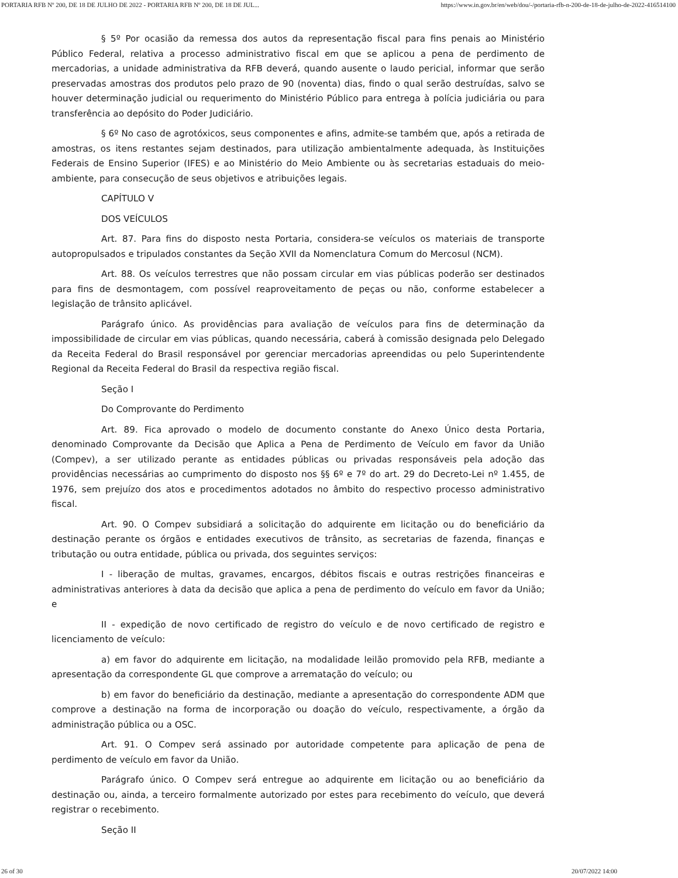PORTARIA RFB Nº 200, DE 18 DE JULHO DE 2022 - PORTARIA RFB Nº 200, DE 18 DE JUL... https://www.in.gov.br/en/web/dou/-/portaria-rfb-n-200-de-18-de-julho-de-2022-416514100
§ 5º Por ocasião da remessa dos autos da representação fiscal para fins penais ao Ministério Público Federal, relativa a processo administrativo fiscal em que se aplicou a pena de perdimento de mercadorias, a unidade administrativa da RFB deverá, quando ausente o laudo pericial, informar que serão preservadas amostras dos produtos pelo prazo de 90 (noventa) dias, findo o qual serão destruídas, salvo se houver determinação judicial ou requerimento do Ministério Público para entrega à polícia judiciária ou para transferência ao depósito do Poder Judiciário.
§ 6º No caso de agrotóxicos, seus componentes e afins, admite-se também que, após a retirada de amostras, os itens restantes sejam destinados, para utilização ambientalmente adequada, às Instituições Federais de Ensino Superior (IFES) e ao Ministério do Meio Ambiente ou às secretarias estaduais do meio-ambiente, para consecução de seus objetivos e atribuições legais.
CAPÍTULO V
DOS VEÍCULOS
Art. 87. Para fins do disposto nesta Portaria, considera-se veículos os materiais de transporte autopropulsados e tripulados constantes da Seção XVII da Nomenclatura Comum do Mercosul (NCM).
Art. 88. Os veículos terrestres que não possam circular em vias públicas poderão ser destinados para fins de desmontagem, com possível reaproveitamento de peças ou não, conforme estabelecer a legislação de trânsito aplicável.
Parágrafo único. As providências para avaliação de veículos para fins de determinação da impossibilidade de circular em vias públicas, quando necessária, caberá à comissão designada pelo Delegado da Receita Federal do Brasil responsável por gerenciar mercadorias apreendidas ou pelo Superintendente Regional da Receita Federal do Brasil da respectiva região fiscal.
Seção I
Do Comprovante do Perdimento
Art. 89. Fica aprovado o modelo de documento constante do Anexo Único desta Portaria, denominado Comprovante da Decisão que Aplica a Pena de Perdimento de Veículo em favor da União (Compev), a ser utilizado perante as entidades públicas ou privadas responsáveis pela adoção das providências necessárias ao cumprimento do disposto nos §§ 6º e 7º do art. 29 do Decreto-Lei nº 1.455, de 1976, sem prejuízo dos atos e procedimentos adotados no âmbito do respectivo processo administrativo fiscal.
Art. 90. O Compev subsidiará a solicitação do adquirente em licitação ou do beneficiário da destinação perante os órgãos e entidades executivos de trânsito, as secretarias de fazenda, finanças e tributação ou outra entidade, pública ou privada, dos seguintes serviços:
I - liberação de multas, gravames, encargos, débitos fiscais e outras restrições financeiras e administrativas anteriores à data da decisão que aplica a pena de perdimento do veículo em favor da União; e
II - expedição de novo certificado de registro do veículo e de novo certificado de registro e licenciamento de veículo:
a) em favor do adquirente em licitação, na modalidade leilão promovido pela RFB, mediante a apresentação da correspondente GL que comprove a arrematação do veículo; ou
b) em favor do beneficiário da destinação, mediante a apresentação do correspondente ADM que comprove a destinação na forma de incorporação ou doação do veículo, respectivamente, a órgão da administração pública ou a OSC.
Art. 91. O Compev será assinado por autoridade competente para aplicação de pena de perdimento de veículo em favor da União.
Parágrafo único. O Compev será entregue ao adquirente em licitação ou ao beneficiário da destinação ou, ainda, a terceiro formalmente autorizado por estes para recebimento do veículo, que deverá registrar o recebimento.
Seção II
26 of 30 20/07/2022 14:00